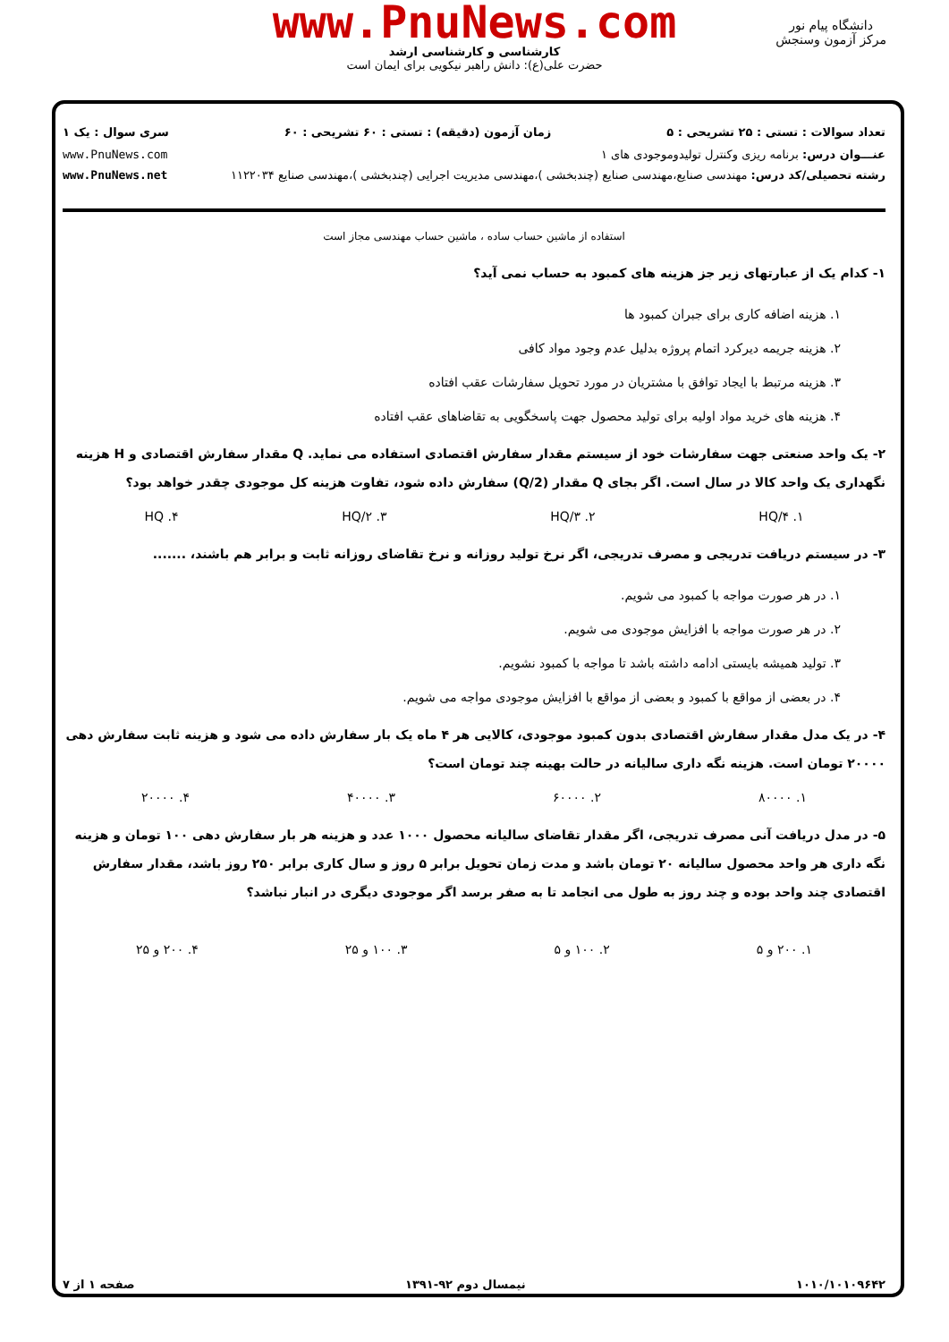www.PnuNews.com
کارشناسی و کارشناسی ارشد
حضرت علی(ع): دانش راهبر نیکویی برای ایمان است
دانشگاه پیام نور
مرکز آزمون وسنجش
تعداد سوالات : تستی : ۲۵ تشریحی : ۵ زمان آزمون (دقیقه) : تستی : ۶۰ تشریحی : ۶۰ سری سوال : یک ۱
عنـــوان درس: برنامه ریزی وکنترل تولیدوموجودی های ۱ www.PnuNews.com
رشته تحصیلی/کد درس: مهندسی صنایع،مهندسی صنایع (چندبخشی )،مهندسی مدیریت اجرایی (چندبخشی )،مهندسی صنایع ۱۱۲۲۰۳۴ www.PnuNews.net
استفاده از ماشین حساب ساده ، ماشین حساب مهندسی مجاز است
۱- کدام یک از عبارتهای زیر جز هزینه های کمبود به حساب نمی آید؟
۱. هزینه اضافه کاری برای جبران کمبود ها
۲. هزینه جریمه دیرکرد اتمام پروژه بدلیل عدم وجود مواد کافی
۳. هزینه مرتبط با ایجاد توافق با مشتریان در مورد تحویل سفارشات عقب افتاده
۴. هزینه های خرید مواد اولیه برای تولید محصول جهت پاسخگویی به تقاضاهای عقب افتاده
۲- یک واحد صنعتی جهت سفارشات خود از سیستم مقدار سفارش اقتصادی استفاده می نماید. Q مقدار سفارش اقتصادی و H هزینه نگهداری یک واحد کالا در سال است. اگر بجای Q مقدار (Q/2) سفارش داده شود، تفاوت هزینه کل موجودی چقدر خواهد بود؟
۱. HQ/۴ ۲. HQ/۳ ۳. HQ/۲ ۴. HQ
۳- در سیستم دریافت تدریجی و مصرف تدریجی، اگر نرخ تولید روزانه و نرخ تقاضای روزانه ثابت و برابر هم باشند، .......
۱. در هر صورت مواجه با کمبود می شویم.
۲. در هر صورت مواجه با افزایش موجودی می شویم.
۳. تولید همیشه بایستی ادامه داشته باشد تا مواجه با کمبود نشویم.
۴. در بعضی از مواقع با کمبود و بعضی از مواقع با افزایش موجودی مواجه می شویم.
۴- در یک مدل مقدار سفارش اقتصادی بدون کمبود موجودی، کالایی هر ۴ ماه یک بار سفارش داده می شود و هزینه ثابت سفارش دهی ۲۰۰۰۰ تومان است. هزینه نگه داری سالیانه در حالت بهینه چند تومان است؟
۱. ۸۰۰۰۰ ۲. ۶۰۰۰۰ ۳. ۴۰۰۰۰ ۴. ۲۰۰۰۰
۵- در مدل دریافت آنی مصرف تدریجی، اگر مقدار تقاضای سالیانه محصول ۱۰۰۰ عدد و هزینه هر بار سفارش دهی ۱۰۰ تومان و هزینه نگه داری هر واحد محصول سالیانه ۲۰ تومان باشد و مدت زمان تحویل برابر ۵ روز و سال کاری برابر ۲۵۰ روز باشد، مقدار سفارش اقتصادی چند واحد بوده و چند روز به طول می انجامد تا به صفر برسد اگر موجودی دیگری در انبار نباشد؟
۱. ۲۰۰ و ۵ ۲. ۱۰۰ و ۵ ۳. ۱۰۰ و ۲۵ ۴. ۲۰۰ و ۲۵
۱۰۱۰/۱۰۱۰۹۶۴۲ نیمسال دوم ۹۲-۱۳۹۱ صفحه ۱ از ۷